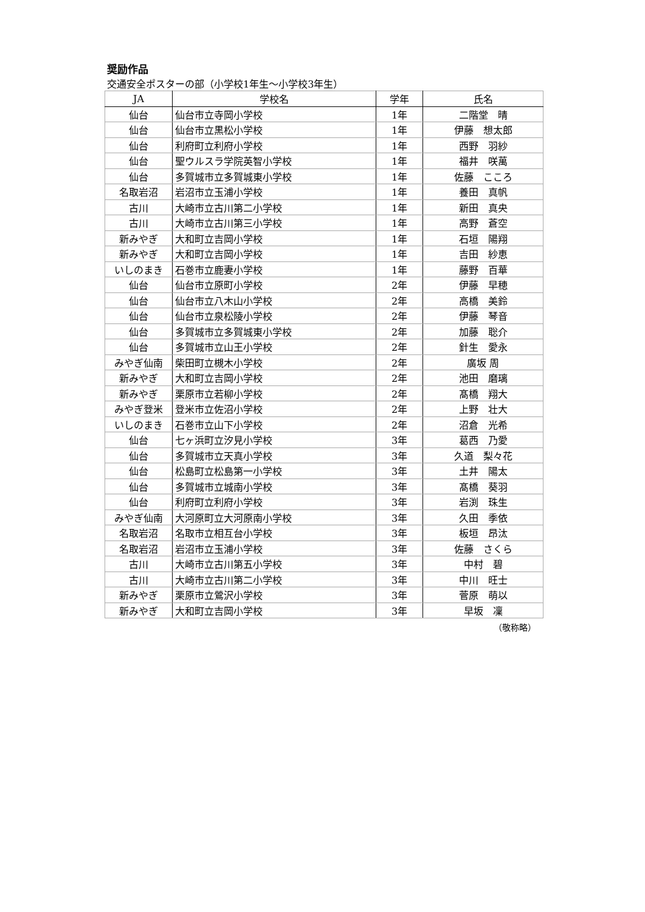奨励作品
交通安全ポスターの部（小学校1年生～小学校3年生）
| JA | 学校名 | 学年 | 氏名 |
| --- | --- | --- | --- |
| 仙台 | 仙台市立寺岡小学校 | 1年 | 二階堂 晴 |
| 仙台 | 仙台市立黒松小学校 | 1年 | 伊藤 想太郎 |
| 仙台 | 利府町立利府小学校 | 1年 | 西野 羽紗 |
| 仙台 | 聖ウルスラ学院英智小学校 | 1年 | 福井 咲萬 |
| 仙台 | 多賀城市立多賀城東小学校 | 1年 | 佐藤 こころ |
| 名取岩沼 | 岩沼市立玉浦小学校 | 1年 | 養田 真帆 |
| 古川 | 大崎市立古川第二小学校 | 1年 | 新田 真央 |
| 古川 | 大崎市立古川第三小学校 | 1年 | 高野 蒼空 |
| 新みやぎ | 大和町立吉岡小学校 | 1年 | 石垣 陽翔 |
| 新みやぎ | 大和町立吉岡小学校 | 1年 | 吉田 紗恵 |
| いしのまき | 石巻市立鹿妻小学校 | 1年 | 藤野 百華 |
| 仙台 | 仙台市立原町小学校 | 2年 | 伊藤 早穂 |
| 仙台 | 仙台市立八木山小学校 | 2年 | 高橋 美鈴 |
| 仙台 | 仙台市立泉松陵小学校 | 2年 | 伊藤 琴音 |
| 仙台 | 多賀城市立多賀城東小学校 | 2年 | 加藤 聡介 |
| 仙台 | 多賀城市立山王小学校 | 2年 | 針生 愛永 |
| みやぎ仙南 | 柴田町立槻木小学校 | 2年 | 廣坂 周 |
| 新みやぎ | 大和町立吉岡小学校 | 2年 | 池田 磨璃 |
| 新みやぎ | 栗原市立若柳小学校 | 2年 | 髙橋 翔大 |
| みやぎ登米 | 登米市立佐沼小学校 | 2年 | 上野 壮大 |
| いしのまき | 石巻市立山下小学校 | 2年 | 沼倉 光希 |
| 仙台 | 七ヶ浜町立汐見小学校 | 3年 | 葛西 乃愛 |
| 仙台 | 多賀城市立天真小学校 | 3年 | 久道 梨々花 |
| 仙台 | 松島町立松島第一小学校 | 3年 | 土井 陽太 |
| 仙台 | 多賀城市立城南小学校 | 3年 | 髙橋 葵羽 |
| 仙台 | 利府町立利府小学校 | 3年 | 岩渕 珠生 |
| みやぎ仙南 | 大河原町立大河原南小学校 | 3年 | 久田 季依 |
| 名取岩沼 | 名取市立相互台小学校 | 3年 | 板垣 昂汰 |
| 名取岩沼 | 岩沼市立玉浦小学校 | 3年 | 佐藤 さくら |
| 古川 | 大崎市立古川第五小学校 | 3年 | 中村 碧 |
| 古川 | 大崎市立古川第二小学校 | 3年 | 中川 旺士 |
| 新みやぎ | 栗原市立鶯沢小学校 | 3年 | 菅原 萌以 |
| 新みやぎ | 大和町立吉岡小学校 | 3年 | 早坂 凜 |
（敬称略）